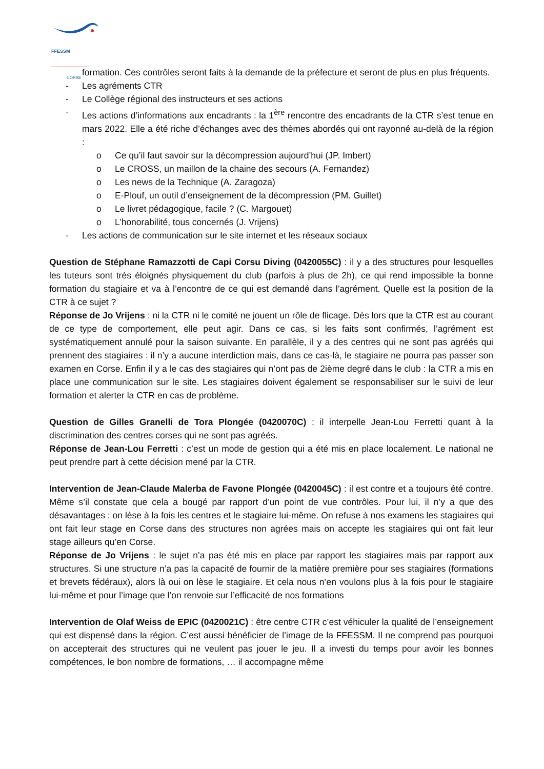FFESSM ______________
CORSE
formation. Ces contrôles seront faits à la demande de la préfecture et seront de plus en plus fréquents.
- Les agréments CTR
- Le Collège régional des instructeurs et ses actions
- Les actions d’informations aux encadrants : la 1<sup>ère</sup> rencontre des encadrants de la CTR s’est tenue en mars 2022. Elle a été riche d’échanges avec des thèmes abordés qui ont rayonné au-delà de la région :
o Ce qu’il faut savoir sur la décompression aujourd’hui (JP. Imbert)
o Le CROSS, un maillon de la chaine des secours (A. Fernandez)
o Les news de la Technique (A. Zaragoza)
o E-Plouf, un outil d’enseignement de la décompression (PM. Guillet)
o Le livret pédagogique, facile ? (C. Margouet)
o L’honorabilité, tous concernés (J. Vrijens)
- Les actions de communication sur le site internet et les réseaux sociaux
Question de Stéphane Ramazzotti de Capi Corsu Diving (0420055C) : il y a des structures pour lesquelles les tuteurs sont très éloignés physiquement du club (parfois à plus de 2h), ce qui rend impossible la bonne formation du stagiaire et va à l’encontre de ce qui est demandé dans l’agrément. Quelle est la position de la CTR à ce sujet ?
Réponse de Jo Vrijens : ni la CTR ni le comité ne jouent un rôle de flicage. Dès lors que la CTR est au courant de ce type de comportement, elle peut agir. Dans ce cas, si les faits sont confirmés, l’agrément est systématiquement annulé pour la saison suivante. En parallèle, il y a des centres qui ne sont pas agréés qui prennent des stagiaires : il n’y a aucune interdiction mais, dans ce cas-là, le stagiaire ne pourra pas passer son examen en Corse. Enfin il y a le cas des stagiaires qui n’ont pas de 2ième degré dans le club : la CTR a mis en place une communication sur le site. Les stagiaires doivent également se responsabiliser sur le suivi de leur formation et alerter la CTR en cas de problème.
Question de Gilles Granelli de Tora Plongée (0420070C) : il interpelle Jean-Lou Ferretti quant à la discrimination des centres corses qui ne sont pas agréés.
Réponse de Jean-Lou Ferretti : c’est un mode de gestion qui a été mis en place localement. Le national ne peut prendre part à cette décision mené par la CTR.
Intervention de Jean-Claude Malerba de Favone Plongée (0420045C) : il est contre et a toujours été contre. Même s’il constate que cela a bougé par rapport d’un point de vue contrôles. Pour lui, il n’y a que des désavantages : on lèse à la fois les centres et le stagiaire lui-même. On refuse à nos examens les stagiaires qui ont fait leur stage en Corse dans des structures non agrées mais on accepte les stagiaires qui ont fait leur stage ailleurs qu’en Corse.
Réponse de Jo Vrijens : le sujet n’a pas été mis en place par rapport les stagiaires mais par rapport aux structures. Si une structure n’a pas la capacité de fournir de la matière première pour ses stagiaires (formations et brevets fédéraux), alors là oui on lèse le stagiaire. Et cela nous n’en voulons plus à la fois pour le stagiaire lui-même et pour l’image que l’on renvoie sur l’efficacité de nos formations
Intervention de Olaf Weiss de EPIC (0420021C) : être centre CTR c’est véhiculer la qualité de l’enseignement qui est dispensé dans la région. C’est aussi bénéficier de l’image de la FFESSM. Il ne comprend pas pourquoi on accepterait des structures qui ne veulent pas jouer le jeu. Il a investi du temps pour avoir les bonnes compétences, le bon nombre de formations, … il accompagne même